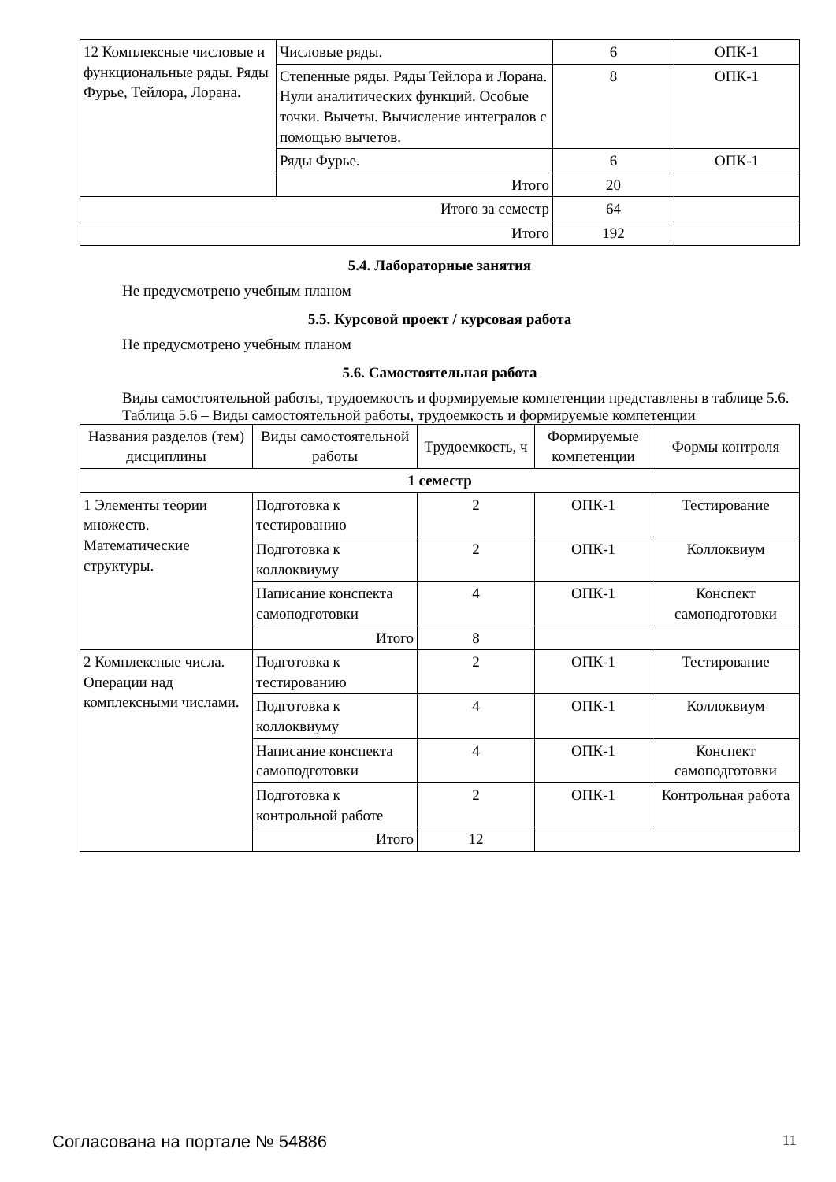| 12 Комплексные числовые и функциональные ряды. Ряды Фурье, Тейлора, Лорана. | Числовые ряды. | 6 | ОПК-1 |
| | Степенные ряды. Ряды Тейлора и Лорана. Нули аналитических функций. Особые точки. Вычеты. Вычисление интегралов с помощью вычетов. | 8 | ОПК-1 |
| | Ряды Фурье. | 6 | ОПК-1 |
| | Итого | 20 | |
| Итого за семестр | | 64 | |
| Итого | | 192 | |
5.4. Лабораторные занятия
Не предусмотрено учебным планом
5.5. Курсовой проект / курсовая работа
Не предусмотрено учебным планом
5.6. Самостоятельная работа
Виды самостоятельной работы, трудоемкость и формируемые компетенции представлены в таблице 5.6.
Таблица 5.6 – Виды самостоятельной работы, трудоемкость и формируемые компетенции
| Названия разделов (тем) дисциплины | Виды самостоятельной работы | Трудоемкость, ч | Формируемые компетенции | Формы контроля |
| --- | --- | --- | --- | --- |
| 1 семестр | | | | |
| 1 Элементы теории множеств. Математические структуры. | Подготовка к тестированию | 2 | ОПК-1 | Тестирование |
| | Подготовка к коллоквиуму | 2 | ОПК-1 | Коллоквиум |
| | Написание конспекта самоподготовки | 4 | ОПК-1 | Конспект самоподготовки |
| | Итого | 8 | | |
| 2 Комплексные числа. Операции над комплексными числами. | Подготовка к тестированию | 2 | ОПК-1 | Тестирование |
| | Подготовка к коллоквиуму | 4 | ОПК-1 | Коллоквиум |
| | Написание конспекта самоподготовки | 4 | ОПК-1 | Конспект самоподготовки |
| | Подготовка к контрольной работе | 2 | ОПК-1 | Контрольная работа |
| | Итого | 12 | | |
Согласована на портале № 54886 11